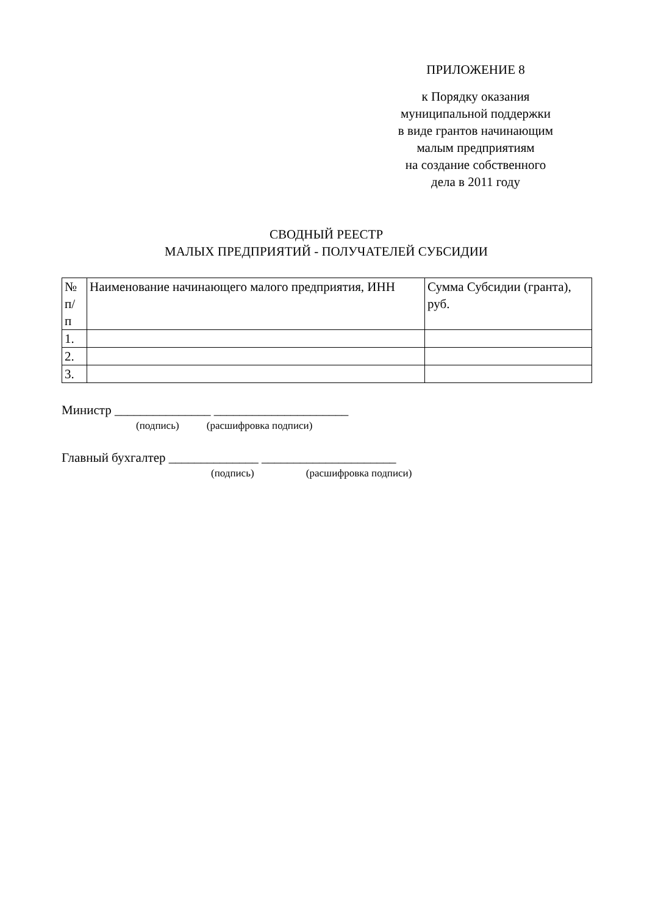ПРИЛОЖЕНИЕ 8
к Порядку оказания
муниципальной поддержки
в виде грантов начинающим
малым предприятиям
на создание собственного
дела в 2011 году
СВОДНЫЙ РЕЕСТР
МАЛЫХ ПРЕДПРИЯТИЙ - ПОЛУЧАТЕЛЕЙ СУБСИДИИ
| № п/ п | Наименование начинающего малого предприятия, ИНН | Сумма Субсидии (гранта), руб. |
| --- | --- | --- |
| 1. | | |
| 2. | | |
| 3. | | |
Министр _______________ _____________________
(подпись) (расшифровка подписи)
Главный бухгалтер ______________ _____________________
(подпись) (расшифровка подписи)